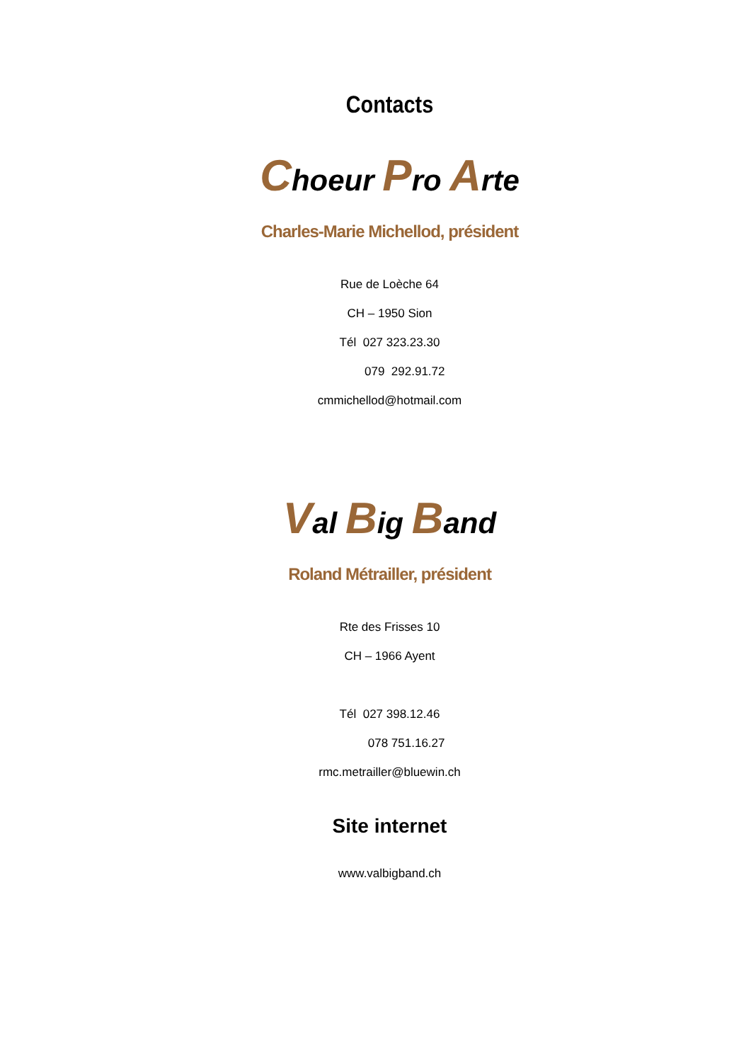Contacts
Choeur Pro Arte
Charles-Marie Michellod, président
Rue de Loèche 64
CH – 1950 Sion
Tél 027 323.23.30
079 292.91.72
cmmichellod@hotmail.com
Val Big Band
Roland Métrailler, président
Rte des Frisses 10
CH – 1966 Ayent
Tél 027 398.12.46
078 751.16.27
rmc.metrailler@bluewin.ch
Site internet
www.valbigband.ch